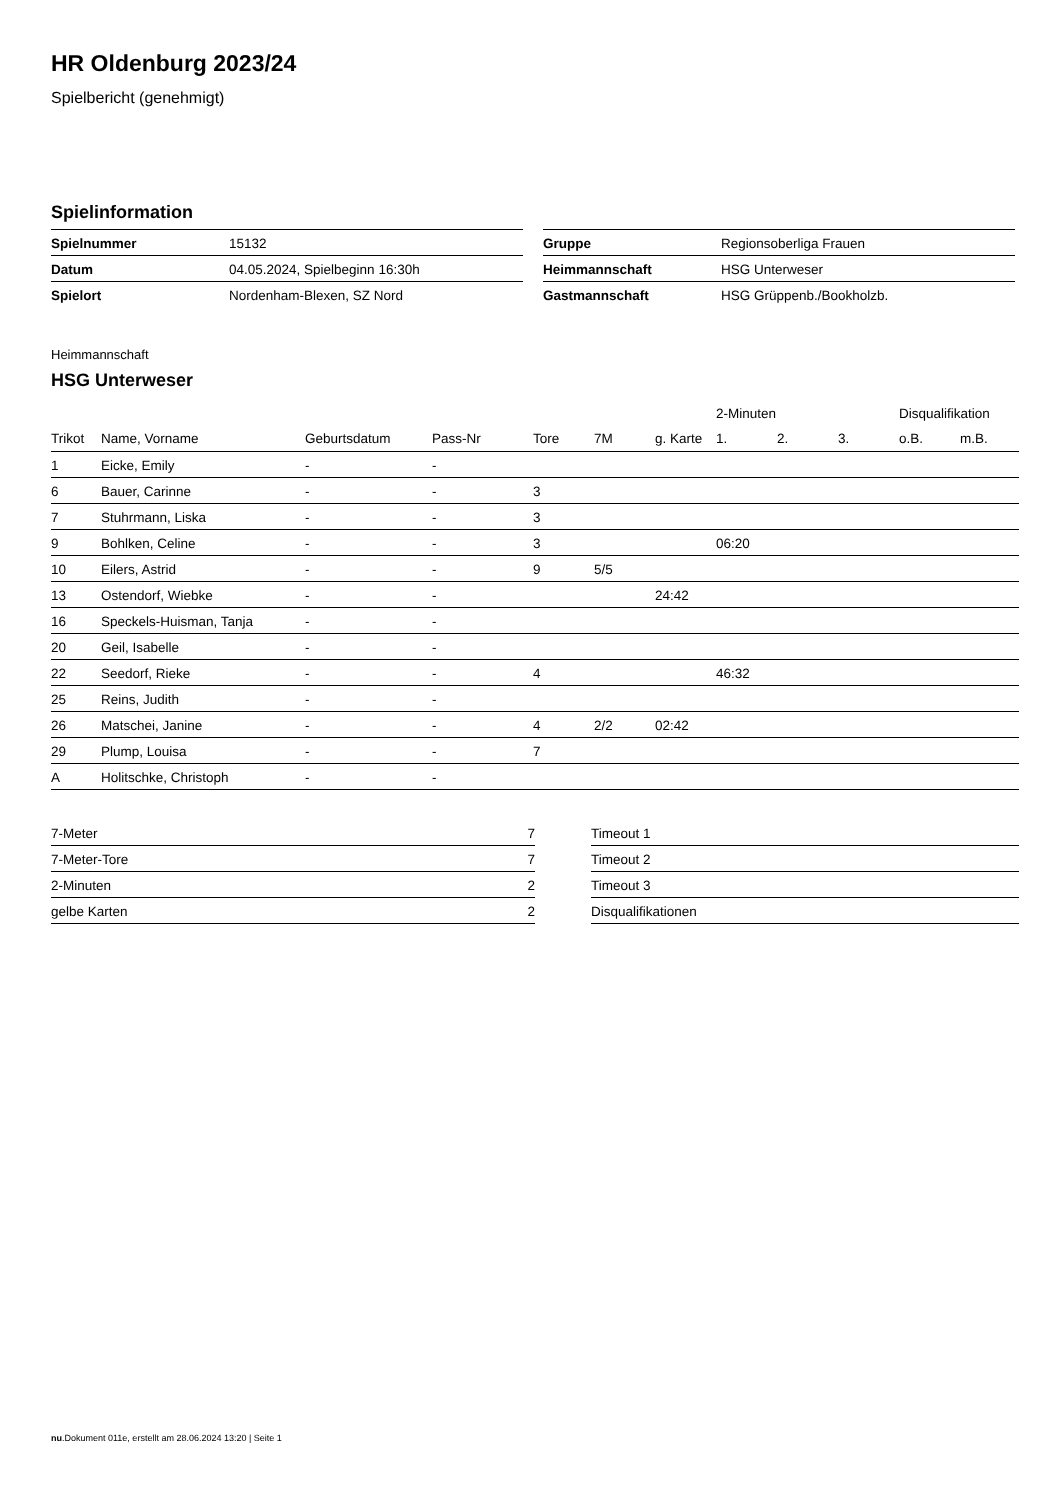HR Oldenburg 2023/24
Spielbericht (genehmigt)
Spielinformation
| Spielnummer | 15132 |
| Datum | 04.05.2024, Spielbeginn 16:30h |
| Spielort | Nordenham-Blexen, SZ Nord |
| Gruppe | Regionsoberliga Frauen |
| Heimmannschaft | HSG Unterweser |
| Gastmannschaft | HSG Grüppenb./Bookholzb. |
Heimmannschaft
HSG Unterweser
| | | | | | | | 2-Minuten | | | Disqualifikation | |
| --- | --- | --- | --- | --- | --- | --- | --- | --- | --- | --- | --- |
| Trikot | Name, Vorname | Geburtsdatum | Pass-Nr | Tore | 7M | g. Karte | 1. | 2. | 3. | o.B. | m.B. |
| 1 | Eicke, Emily | - | - | | | | | | | | |
| 6 | Bauer, Carinne | - | - | 3 | | | | | | | |
| 7 | Stuhrmann, Liska | - | - | 3 | | | | | | | |
| 9 | Bohlken, Celine | - | - | 3 | | | 06:20 | | | | |
| 10 | Eilers, Astrid | - | - | 9 | 5/5 | | | | | | |
| 13 | Ostendorf, Wiebke | - | - | | | 24:42 | | | | | |
| 16 | Speckels-Huisman, Tanja | - | - | | | | | | | | |
| 20 | Geil, Isabelle | - | - | | | | | | | | |
| 22 | Seedorf, Rieke | - | - | 4 | | | 46:32 | | | | |
| 25 | Reins, Judith | - | - | | | | | | | | |
| 26 | Matschei, Janine | - | - | 4 | 2/2 | 02:42 | | | | | |
| 29 | Plump, Louisa | - | - | 7 | | | | | | | |
| A | Holitschke, Christoph | - | - | | | | | | | | |
| 7-Meter | 7 |
| 7-Meter-Tore | 7 |
| 2-Minuten | 2 |
| gelbe Karten | 2 |
| Timeout 1 |
| Timeout 2 |
| Timeout 3 |
| Disqualifikationen |
nu.Dokument 011e, erstellt am 28.06.2024 13:20 | Seite 1